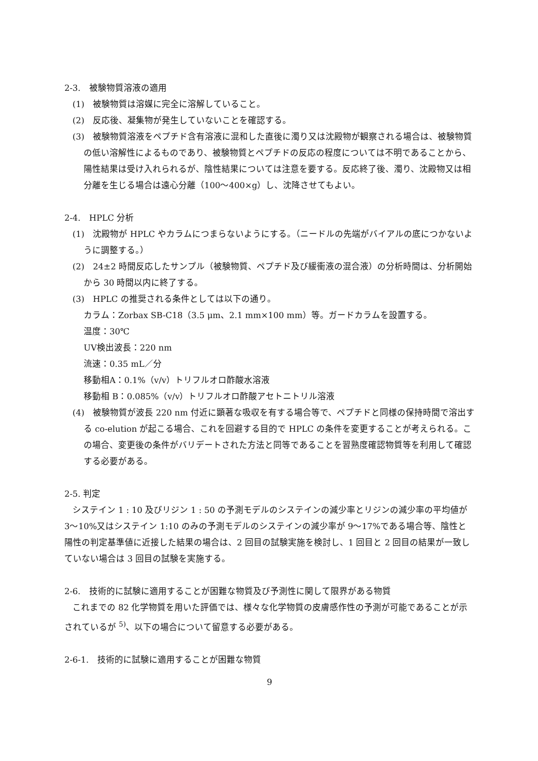2-3.　被験物質溶液の適用
(1)　被験物質は溶媒に完全に溶解していること。
(2)　反応後、凝集物が発生していないことを確認する。
(3)　被験物質溶液をペプチド含有溶液に混和した直後に濁り又は沈殿物が観察される場合は、被験物質の低い溶解性によるものであり、被験物質とペプチドの反応の程度については不明であることから、陽性結果は受け入れられるが、陰性結果については注意を要する。反応終了後、濁り、沈殿物又は相分離を生じる場合は遠心分離（100～400×g）し、沈降させてもよい。
2-4.　HPLC 分析
(1)　沈殿物が HPLC やカラムにつまらないようにする。（ニードルの先端がバイアルの底につかないように調整する。）
(2)　24±2 時間反応したサンプル（被験物質、ペプチド及び緩衝液の混合液）の分析時間は、分析開始から 30 時間以内に終了する。
(3)　HPLC の推奨される条件としては以下の通り。
カラム：Zorbax SB-C18（3.5 μm、2.1 mm×100 mm）等。ガードカラムを設置する。
温度：30℃
UV検出波長：220 nm
流速：0.35 mL／分
移動相A：0.1%（v/v）トリフルオロ酢酸水溶液
移動相 B：0.085%（v/v）トリフルオロ酢酸アセトニトリル溶液
(4)　被験物質が波長 220 nm 付近に顕著な吸収を有する場合等で、ペプチドと同様の保持時間で溶出する co-elution が起こる場合、これを回避する目的で HPLC の条件を変更することが考えられる。この場合、変更後の条件がバリデートされた方法と同等であることを習熟度確認物質等を利用して確認する必要がある。
2-5. 判定
システイン 1 : 10 及びリジン 1 : 50 の予測モデルのシステインの減少率とリジンの減少率の平均値が 3～10%又はシステイン 1:10 のみの予測モデルのシステインの減少率が 9～17%である場合等、陰性と陽性の判定基準値に近接した結果の場合は、2 回目の試験実施を検討し、1 回目と 2 回目の結果が一致していない場合は 3 回目の試験を実施する。
2-6.　技術的に試験に適用することが困難な物質及び予測性に関して限界がある物質
これまでの 82 化学物質を用いた評価では、様々な化学物質の皮膚感作性の予測が可能であることが示されているが <sup>5)</sup>、以下の場合について留意する必要がある。
2-6-1.　技術的に試験に適用することが困難な物質
9